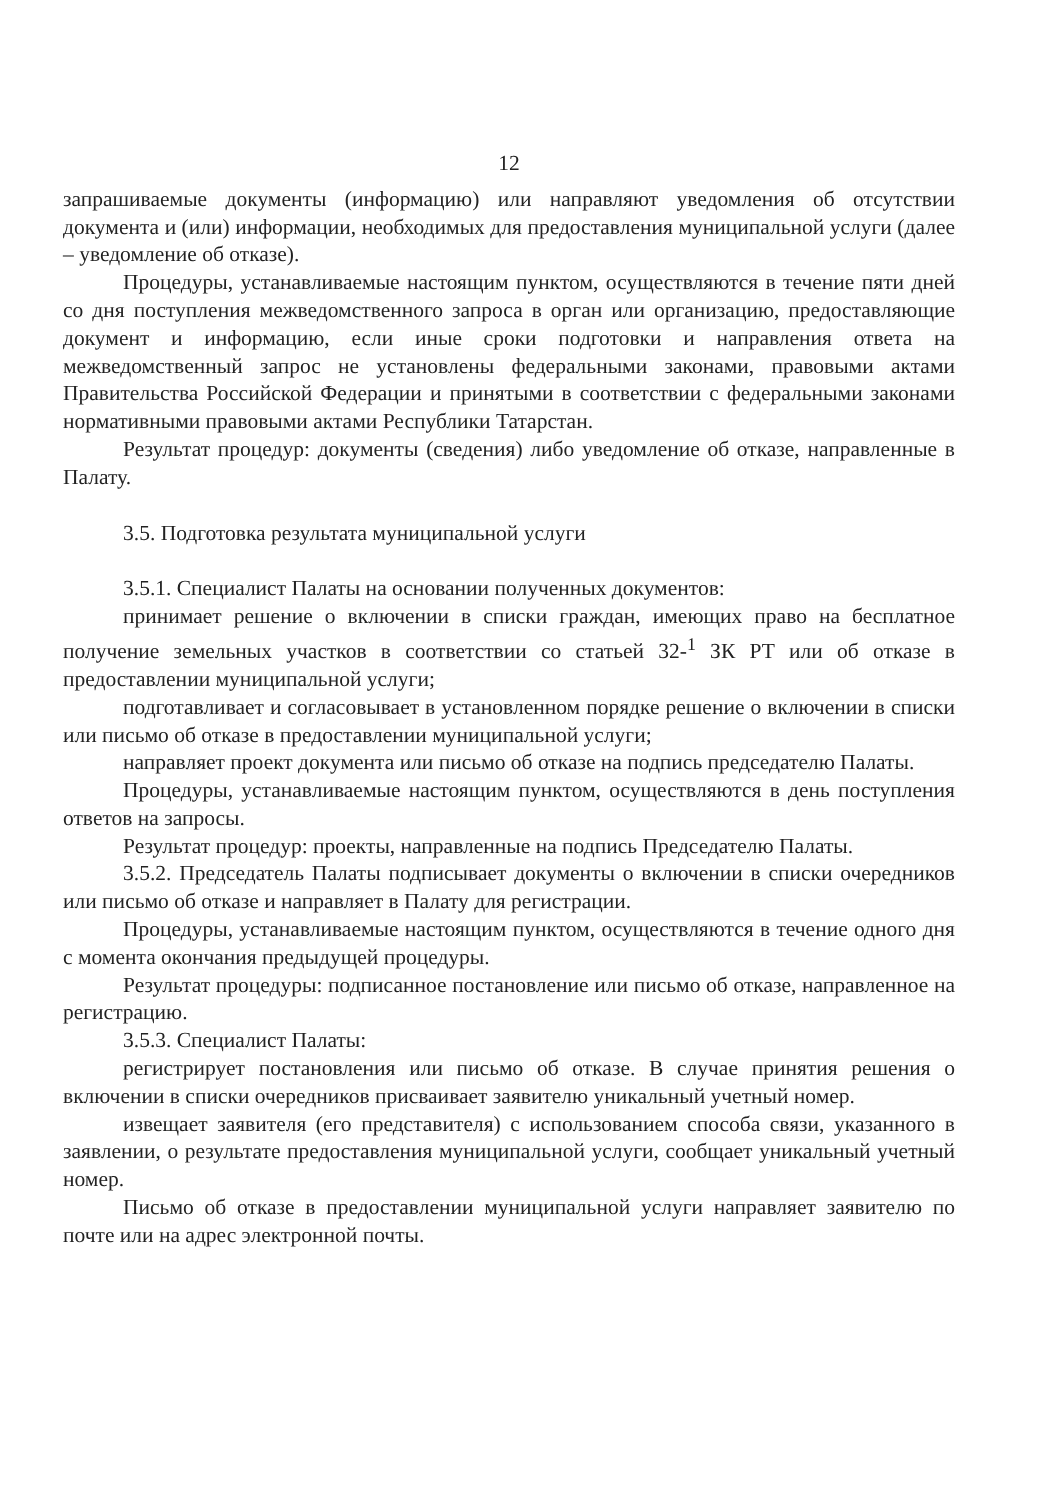12
запрашиваемые документы (информацию) или направляют уведомления об отсутствии документа и (или) информации, необходимых для предоставления муниципальной услуги (далее – уведомление об отказе).
Процедуры, устанавливаемые настоящим пунктом, осуществляются в течение пяти дней со дня поступления межведомственного запроса в орган или организацию, предоставляющие документ и информацию, если иные сроки подготовки и направления ответа на межведомственный запрос не установлены федеральными законами, правовыми актами Правительства Российской Федерации и принятыми в соответствии с федеральными законами нормативными правовыми актами Республики Татарстан.
Результат процедур: документы (сведения) либо уведомление об отказе, направленные в Палату.
3.5. Подготовка результата муниципальной услуги
3.5.1. Специалист Палаты на основании полученных документов:
принимает решение о включении в списки граждан, имеющих право на бесплатное получение земельных участков в соответствии со статьей 32-<sup>1</sup> ЗК РТ или об отказе в предоставлении муниципальной услуги;
подготавливает и согласовывает в установленном порядке решение о включении в списки или письмо об отказе в предоставлении муниципальной услуги;
направляет проект документа или письмо об отказе на подпись председателю Палаты.
Процедуры, устанавливаемые настоящим пунктом, осуществляются в день поступления ответов на запросы.
Результат процедур: проекты, направленные на подпись Председателю Палаты.
3.5.2. Председатель Палаты подписывает документы о включении в списки очередников или письмо об отказе и направляет в Палату для регистрации.
Процедуры, устанавливаемые настоящим пунктом, осуществляются в течение одного дня с момента окончания предыдущей процедуры.
Результат процедуры: подписанное постановление или письмо об отказе, направленное на регистрацию.
3.5.3. Специалист Палаты:
регистрирует постановления или письмо об отказе. В случае принятия решения о включении в списки очередников присваивает заявителю уникальный учетный номер.
извещает заявителя (его представителя) с использованием способа связи, указанного в заявлении, о результате предоставления муниципальной услуги, сообщает уникальный учетный номер.
Письмо об отказе в предоставлении муниципальной услуги направляет заявителю по почте или на адрес электронной почты.